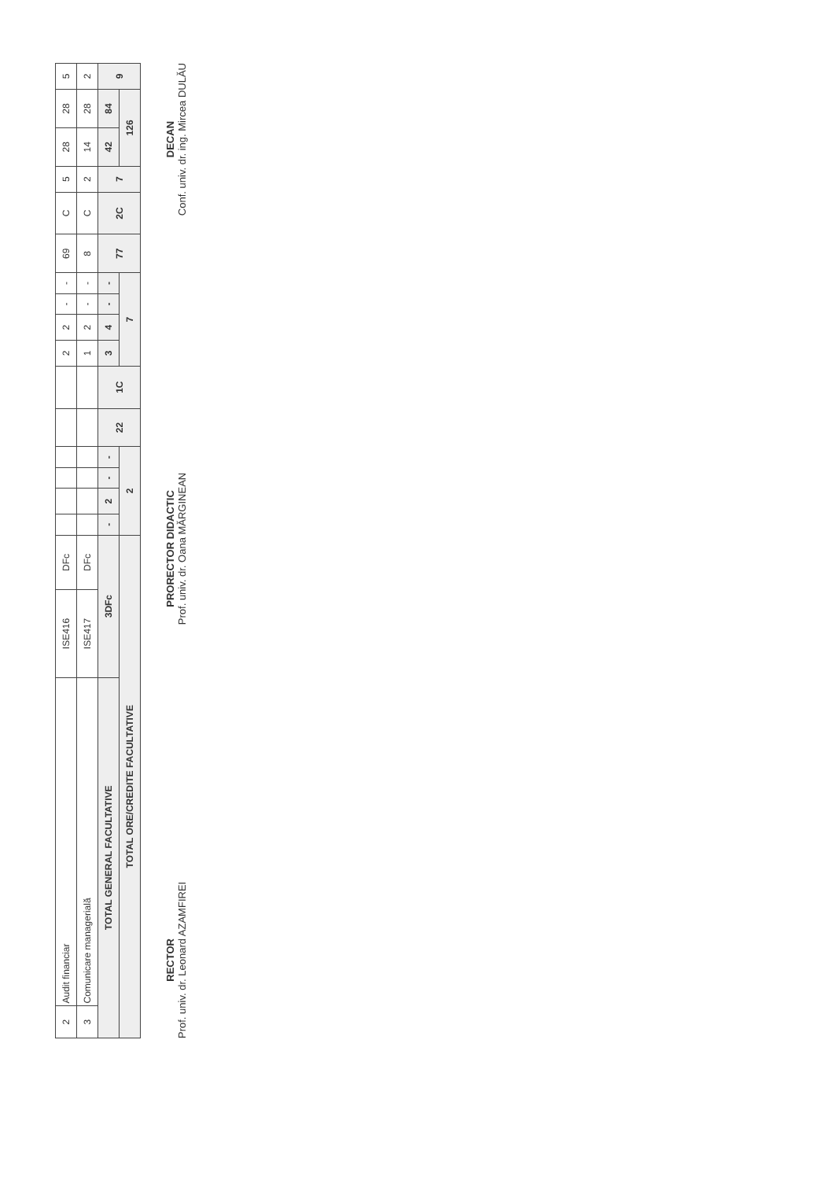| 2 | Audit financiar | ISE416 | DFc | | | | | | | 2 | 2 | - | - | 69 | C | 5 | 28 | 28 | 5 |
| 3 | Comunicare managerială | ISE417 | DFc | | | | | | | 1 | 2 | - | - | 8 | C | 2 | 14 | 28 | 2 |
| TOTAL GENERAL FACULTATIVE | | 3DFc | | - | 2 | - | - | 22 | 1C | 3 | 4 | - | - | 77 | 2C | 7 | 42 | 84 | 9 |
| TOTAL ORE/CREDITE FACULTATIVE | | | | 2 | | | | | | 7 | | | | | | | 126 | | |
RECTOR
Prof. univ. dr. Leonard AZAMFIREI
PRORECTOR DIDACTIC
Prof. univ. dr. Oana MĂRGINEAN
DECAN
Conf. univ. dr. ing. Mircea DULĂU